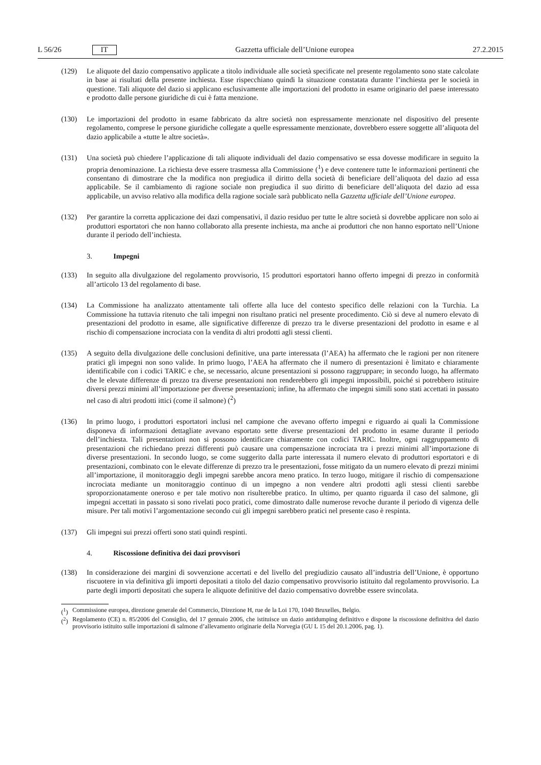L 56/26 IT
Gazzetta ufficiale dell’Unione europea 27.2.2015
(129) Le aliquote del dazio compensativo applicate a titolo individuale alle società specificate nel presente regolamento sono state calcolate in base ai risultati della presente inchiesta. Esse rispecchiano quindi la situazione constatata durante l’inchiesta per le società in questione. Tali aliquote del dazio si applicano esclusivamente alle importazioni del prodotto in esame originario del paese interessato e prodotto dalle persone giuridiche di cui è fatta menzione.
(130) Le importazioni del prodotto in esame fabbricato da altre società non espressamente menzionate nel dispositivo del presente regolamento, comprese le persone giuridiche collegate a quelle espressamente menzionate, dovrebbero essere soggette all’aliquota del dazio applicabile a «tutte le altre società».
(131) Una società può chiedere l’applicazione di tali aliquote individuali del dazio compensativo se essa dovesse modificare in seguito la propria denominazione. La richiesta deve essere trasmessa alla Commissione (<sup>1</sup>) e deve contenere tutte le informazioni pertinenti che consentano di dimostrare che la modifica non pregiudica il diritto della società di beneficiare dell’aliquota del dazio ad essa applicabile. Se il cambiamento di ragione sociale non pregiudica il suo diritto di beneficiare dell’aliquota del dazio ad essa applicabile, un avviso relativo alla modifica della ragione sociale sarà pubblicato nella Gazzetta ufficiale dell’Unione europea.
(132) Per garantire la corretta applicazione dei dazi compensativi, il dazio residuo per tutte le altre società si dovrebbe applicare non solo ai produttori esportatori che non hanno collaborato alla presente inchiesta, ma anche ai produttori che non hanno esportato nell’Unione durante il periodo dell’inchiesta.
3. Impegni
(133) In seguito alla divulgazione del regolamento provvisorio, 15 produttori esportatori hanno offerto impegni di prezzo in conformità all’articolo 13 del regolamento di base.
(134) La Commissione ha analizzato attentamente tali offerte alla luce del contesto specifico delle relazioni con la Turchia. La Commissione ha tuttavia ritenuto che tali impegni non risultano pratici nel presente procedimento. Ciò si deve al numero elevato di presentazioni del prodotto in esame, alle significative differenze di prezzo tra le diverse presentazioni del prodotto in esame e al rischio di compensazione incrociata con la vendita di altri prodotti agli stessi clienti.
(135) A seguito della divulgazione delle conclusioni definitive, una parte interessata (l’AEA) ha affermato che le ragioni per non ritenere pratici gli impegni non sono valide. In primo luogo, l’AEA ha affermato che il numero di presentazioni è limitato e chiaramente identificabile con i codici TARIC e che, se necessario, alcune presentazioni si possono raggruppare; in secondo luogo, ha affermato che le elevate differenze di prezzo tra diverse presentazioni non renderebbero gli impegni impossibili, poiché si potrebbero istituire diversi prezzi minimi all’importazione per diverse presentazioni; infine, ha affermato che impegni simili sono stati accettati in passato nel caso di altri prodotti ittici (come il salmone) (<sup>2</sup>)
(136) In primo luogo, i produttori esportatori inclusi nel campione che avevano offerto impegni e riguardo ai quali la Commissione disponeva di informazioni dettagliate avevano esportato sette diverse presentazioni del prodotto in esame durante il periodo dell’inchiesta. Tali presentazioni non si possono identificare chiaramente con codici TARIC. Inoltre, ogni raggruppamento di presentazioni che richiedano prezzi differenti può causare una compensazione incrociata tra i prezzi minimi all’importazione di diverse presentazioni. In secondo luogo, se come suggerito dalla parte interessata il numero elevato di produttori esportatori e di presentazioni, combinato con le elevate differenze di prezzo tra le presentazioni, fosse mitigato da un numero elevato di prezzi minimi all’importazione, il monitoraggio degli impegni sarebbe ancora meno pratico. In terzo luogo, mitigare il rischio di compensazione incrociata mediante un monitoraggio continuo di un impegno a non vendere altri prodotti agli stessi clienti sarebbe sproporzionatamente oneroso e per tale motivo non risulterebbe pratico. In ultimo, per quanto riguarda il caso del salmone, gli impegni accettati in passato si sono rivelati poco pratici, come dimostrato dalle numerose revoche durante il periodo di vigenza delle misure. Per tali motivi l’argomentazione secondo cui gli impegni sarebbero pratici nel presente caso è respinta.
(137) Gli impegni sui prezzi offerti sono stati quindi respinti.
4. Riscossione definitiva dei dazi provvisori
(138) In considerazione dei margini di sovvenzione accertati e del livello del pregiudizio causato all’industria dell’Unione, è opportuno riscuotere in via definitiva gli importi depositati a titolo del dazio compensativo provvisorio istituito dal regolamento provvisorio. La parte degli importi depositati che supera le aliquote definitive del dazio compensativo dovrebbe essere svincolata.
(<sup>1</sup>) Commissione europea, direzione generale del Commercio, Direzione H, rue de la Loi 170, 1040 Bruxelles, Belgio.
(<sup>2</sup>) Regolamento (CE) n. 85/2006 del Consiglio, del 17 gennaio 2006, che istituisce un dazio antidumping definitivo e dispone la riscossione definitiva del dazio provvisorio istituito sulle importazioni di salmone d’allevamento originarie della Norvegia (GU L 15 del 20.1.2006, pag. 1).